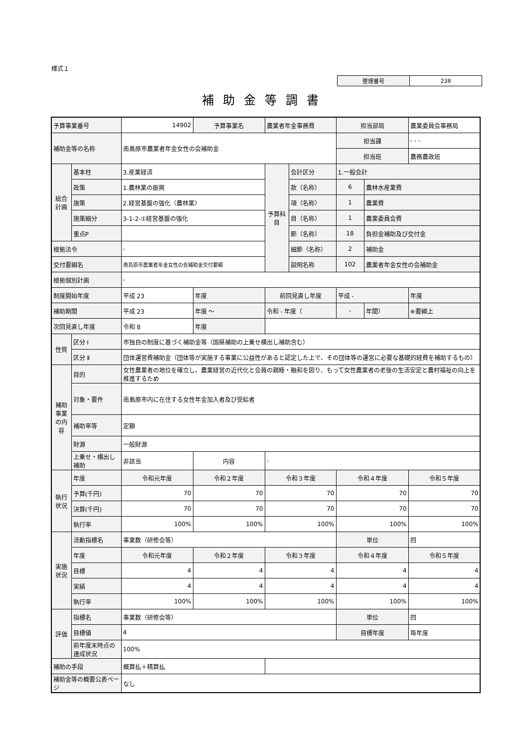様式１
| 整理番号 | 238 |
補助金等調書
| 予算事業番号 | | 14902 | 予算事業名 | 農業者年金事務費 | | 担当部局 | | 農業委員会事務局 |
| 補助金等の名称 | | 南島原市農業者年金女性の会補助金 | | | | 担当課 | | - - - |
| | | | | | | 担当班 | | 農務農政班 |
| 総合計画 | 基本柱 | 3.産業経済 | | 予算科目 | 会計区分 | 1.一般会計 | | |
| | 政策 | 1.農林業の振興 | | | 款（名称） | 6 | 農林水産業費 | |
| | 施策 | 2.経営基盤の強化〈農林業〉 | | | 項（名称） | 1 | 農業費 | |
| | 施策細分 | 3-1-2-①経営基盤の強化 | | | 目（名称） | 1 | 農業委員会費 | |
| | 重点P | | | | 節（名称） | 18 | 負担金補助及び交付金 | |
| 根拠法令 | | - | | | 細節（名称） | 2 | 補助金 | |
| 交付要綱名 | | 南島原市農業者年金女性の会補助金交付要綱 | | | 説明名称 | 102 | 農業者年金女性の会補助金 | |
| 根拠個別計画 | | - | | | | | | |
| 制度開始年度 | | 平成 23 | 年度 | 前回見直し年度 | | 平成 - | | 年度 |
| 補助期間 | | 平成 23 | 年度 ～ | 令和 - 年度（ | | - | 年間） | ※要綱上 |
| 次回見直し年度 | | 令和 8 | 年度 | | | | | |
| 性質 | 区分 Ⅰ | 市独自の制度に基づく補助金等（国県補助の上乗せ横出し補助含む） | | | | | | |
| | 区分 Ⅱ | 団体運営費補助金（団体等が実施する事業に公益性があると認定した上で、その団体等の運営に必要な基礎的経費を補助するもの） | | | | | | |
| 補助事業の内容 | 目的 | 女性農業者の地位を確立し、農業経営の近代化と会員の親睦・融和を図り、もって女性農業者の老後の生活安定と農村福祉の向上を推進するため | | | | | | |
| | 対象・要件 | 南島原市内に在住する女性年金加入者及び受給者 | | | | | | |
| | 補助率等 | 定額 | | | | | | |
| | 財源 | 一般財源 | | | | | | |
| | 上乗せ・横出し補助 | 非該当 | 内容 | - | | | | |
| 執行状況 | 年度 | 令和元年度 | 令和２年度 | 令和３年度 | | 令和４年度 | | 令和５年度 |
| | 予算(千円) | 70 | 70 | 70 | | 70 | | 70 |
| | 決算(千円) | 70 | 70 | 70 | | 70 | | 70 |
| | 執行率 | 100% | 100% | 100% | | 100% | | 100% |
| 実施状況 | 活動指標名 | 事業数（研修会等） | | | | 単位 | | 回 |
| | 年度 | 令和元年度 | 令和２年度 | 令和３年度 | | 令和４年度 | | 令和５年度 |
| | 目標 | 4 | 4 | 4 | | 4 | | 4 |
| | 実績 | 4 | 4 | 4 | | 4 | | 4 |
| | 執行率 | 100% | 100% | 100% | | 100% | | 100% |
| 評価 | 指標名 | 事業数（研修会等） | | | | 単位 | | 回 |
| | 目標値 | 4 | | | | 目標年度 | | 毎年度 |
| | 前年度末時点の達成状況 | 100% | | | | | | |
| 補助の手段 | | 概算払＋精算払 | | | | | | |
| 補助金等の概要公表ページ | | なし | | | | | | |